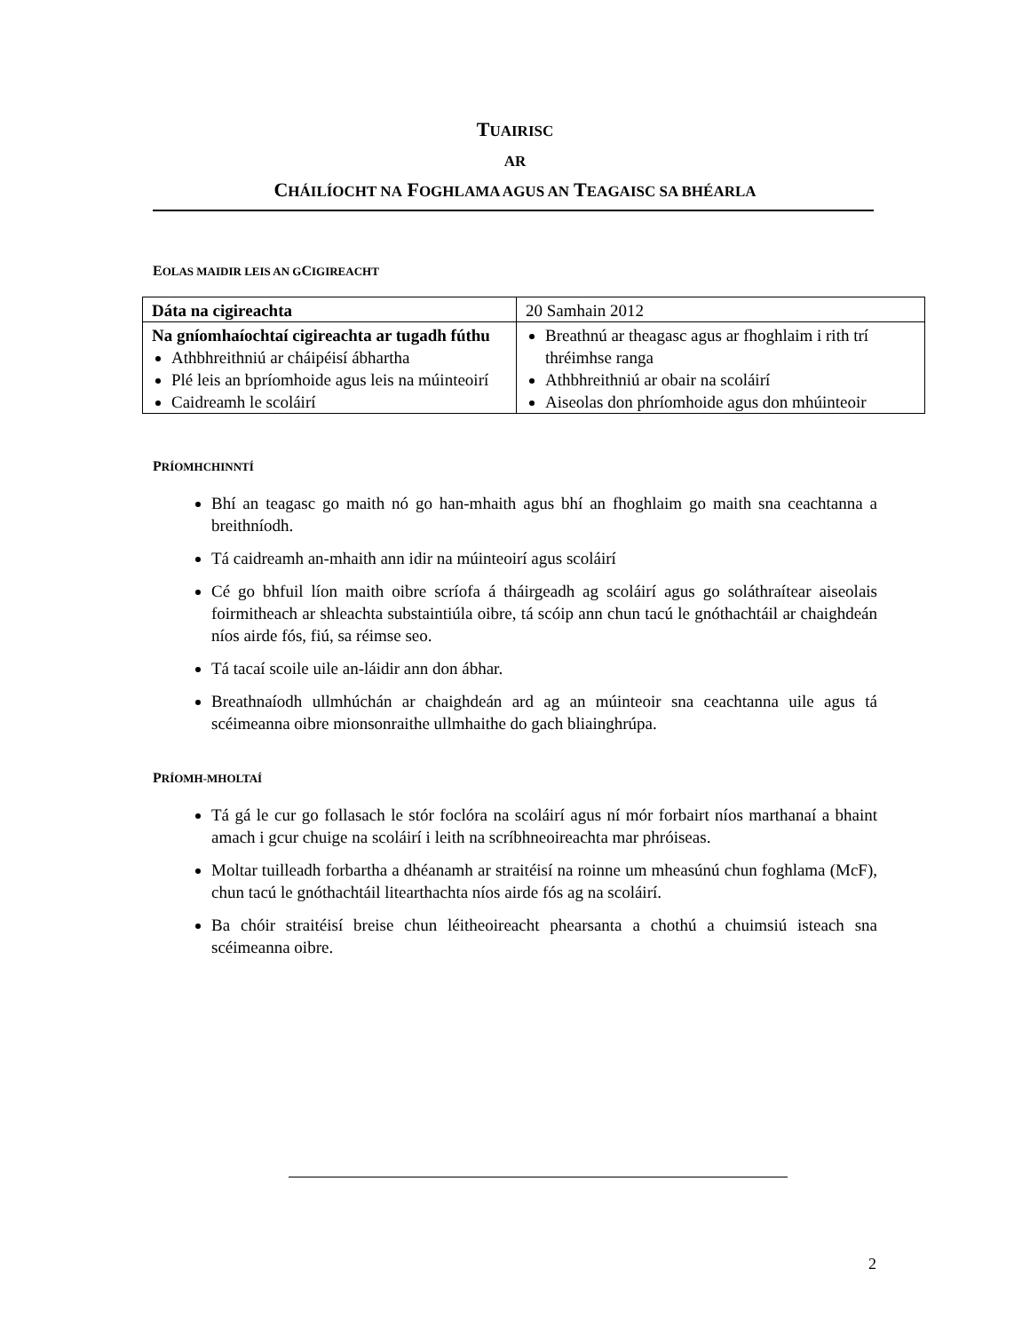TUAIRISC
AR
CHÁILÍOCHT NA FOGHLAMA AGUS AN TEAGAISC SA BHÉARLA
EOLAS MAIDIR LEIS AN GCIGIREACHT
| Dáta na cigireachta | 20 Samhain 2012 |
| Na gníomhaíochtaí cigireachta ar tugadh fúthu Athbhreithniú ar cháipéisí ábhartha Plé leis an bpríomhoide agus leis na múinteoirí Caidreamh le scoláirí | Breathnú ar theagasc agus ar fhoghlaim i rith trí thréimhse ranga Athbhreithniú ar obair na scoláirí Aiseolas don phríomhoide agus don mhúinteoir |
PRÍOMHCHINNTÍ
Bhí an teagasc go maith nó go han-mhaith agus bhí an fhoghlaim go maith sna ceachtanna a breithníodh.
Tá caidreamh an-mhaith ann idir na múinteoirí agus scoláirí
Cé go bhfuil líon maith oibre scríofa á tháirgeadh ag scoláirí agus go soláthraítear aiseolais foirmitheach ar shleachta substaintiúla oibre, tá scóip ann chun tacú le gnóthachtáil ar chaighdeán níos airde fós, fiú, sa réimse seo.
Tá tacaí scoile uile an-láidir ann don ábhar.
Breathnaíodh ullmhúchán ar chaighdeán ard ag an múinteoir sna ceachtanna uile agus tá scéimeanna oibre mionsonraithe ullmhaithe do gach bliainghrúpa.
PRÍOMH-MHOLTAÍ
Tá gá le cur go follasach le stór foclóra na scoláirí agus ní mór forbairt níos marthanaí a bhaint amach i gcur chuige na scoláirí i leith na scríbhneoireachta mar phróiseas.
Moltar tuilleadh forbartha a dhéanamh ar straitéisí na roinne um mheasúnú chun foghlama (McF), chun tacú le gnóthachtáil litearthachta níos airde fós ag na scoláirí.
Ba chóir straitéisí breise chun léitheoireacht phearsanta a chothú a chuimsiú isteach sna scéimeanna oibre.
2